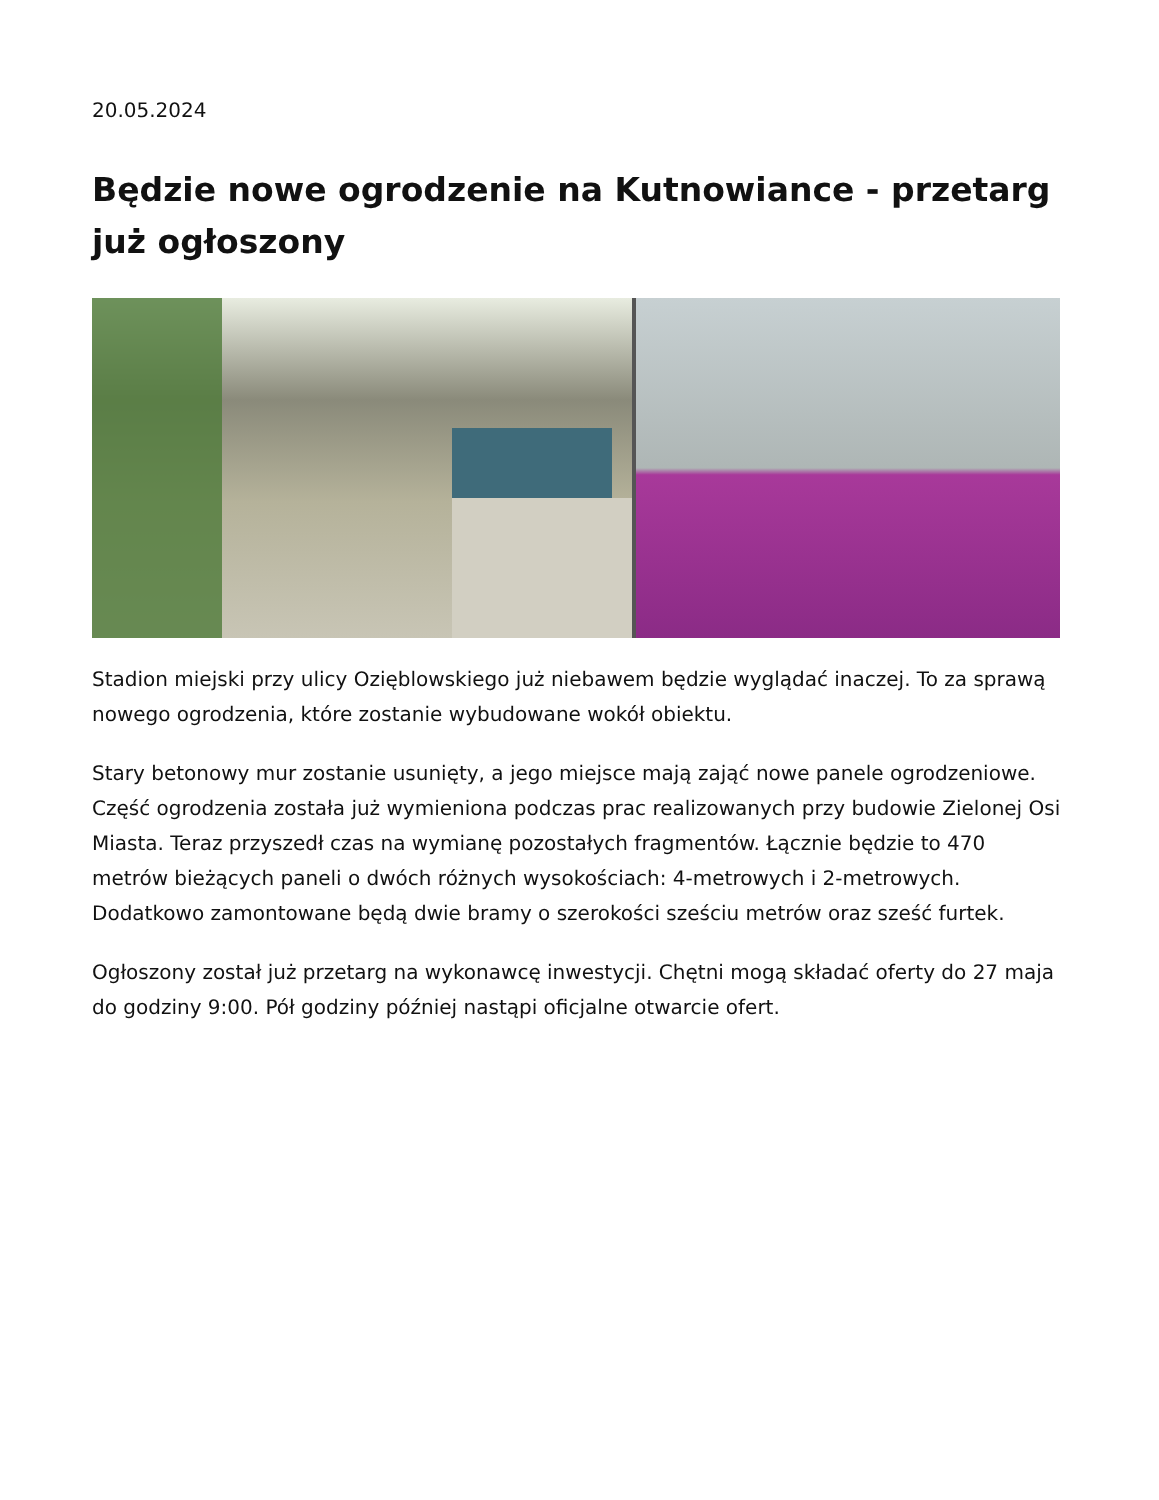20.05.2024
Będzie nowe ogrodzenie na Kutnowiance - przetarg już ogłoszony
Stadion miejski przy ulicy Ozięblowskiego już niebawem będzie wyglądać inaczej. To za sprawą nowego ogrodzenia, które zostanie wybudowane wokół obiektu.
Stary betonowy mur zostanie usunięty, a jego miejsce mają zająć nowe panele ogrodzeniowe. Część ogrodzenia została już wymieniona podczas prac realizowanych przy budowie Zielonej Osi Miasta. Teraz przyszedł czas na wymianę pozostałych fragmentów. Łącznie będzie to 470 metrów bieżących paneli o dwóch różnych wysokościach: 4-metrowych i 2-metrowych. Dodatkowo zamontowane będą dwie bramy o szerokości sześciu metrów oraz sześć furtek.
Ogłoszony został już przetarg na wykonawcę inwestycji. Chętni mogą składać oferty do 27 maja do godziny 9:00. Pół godziny później nastąpi oficjalne otwarcie ofert.